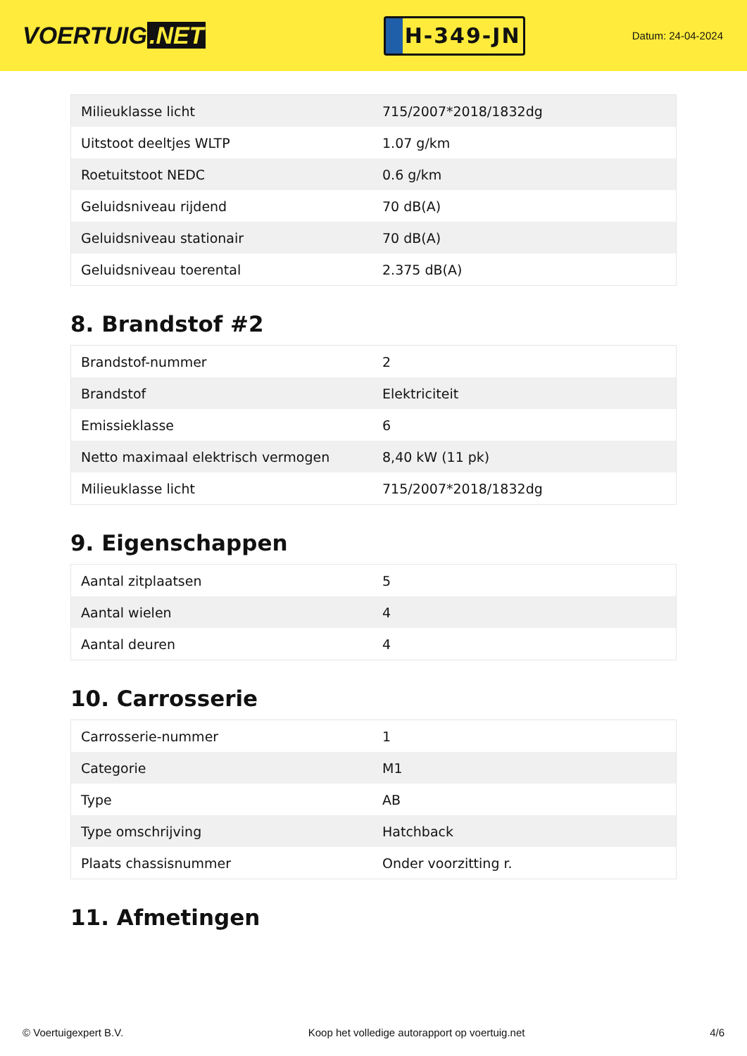VOERTUIG.NET
H-349-JN
Datum: 24-04-2024
| Milieuklasse licht | 715/2007*2018/1832dg |
| Uitstoot deeltjes WLTP | 1.07 g/km |
| Roetuitstoot NEDC | 0.6 g/km |
| Geluidsniveau rijdend | 70 dB(A) |
| Geluidsniveau stationair | 70 dB(A) |
| Geluidsniveau toerental | 2.375 dB(A) |
8. Brandstof #2
| Brandstof-nummer | 2 |
| Brandstof | Elektriciteit |
| Emissieklasse | 6 |
| Netto maximaal elektrisch vermogen | 8,40 kW (11 pk) |
| Milieuklasse licht | 715/2007*2018/1832dg |
9. Eigenschappen
| Aantal zitplaatsen | 5 |
| Aantal wielen | 4 |
| Aantal deuren | 4 |
10. Carrosserie
| Carrosserie-nummer | 1 |
| Categorie | M1 |
| Type | AB |
| Type omschrijving | Hatchback |
| Plaats chassisnummer | Onder voorzitting r. |
11. Afmetingen
© Voertuigexpert B.V. Koop het volledige autorapport op voertuig.net 4/6